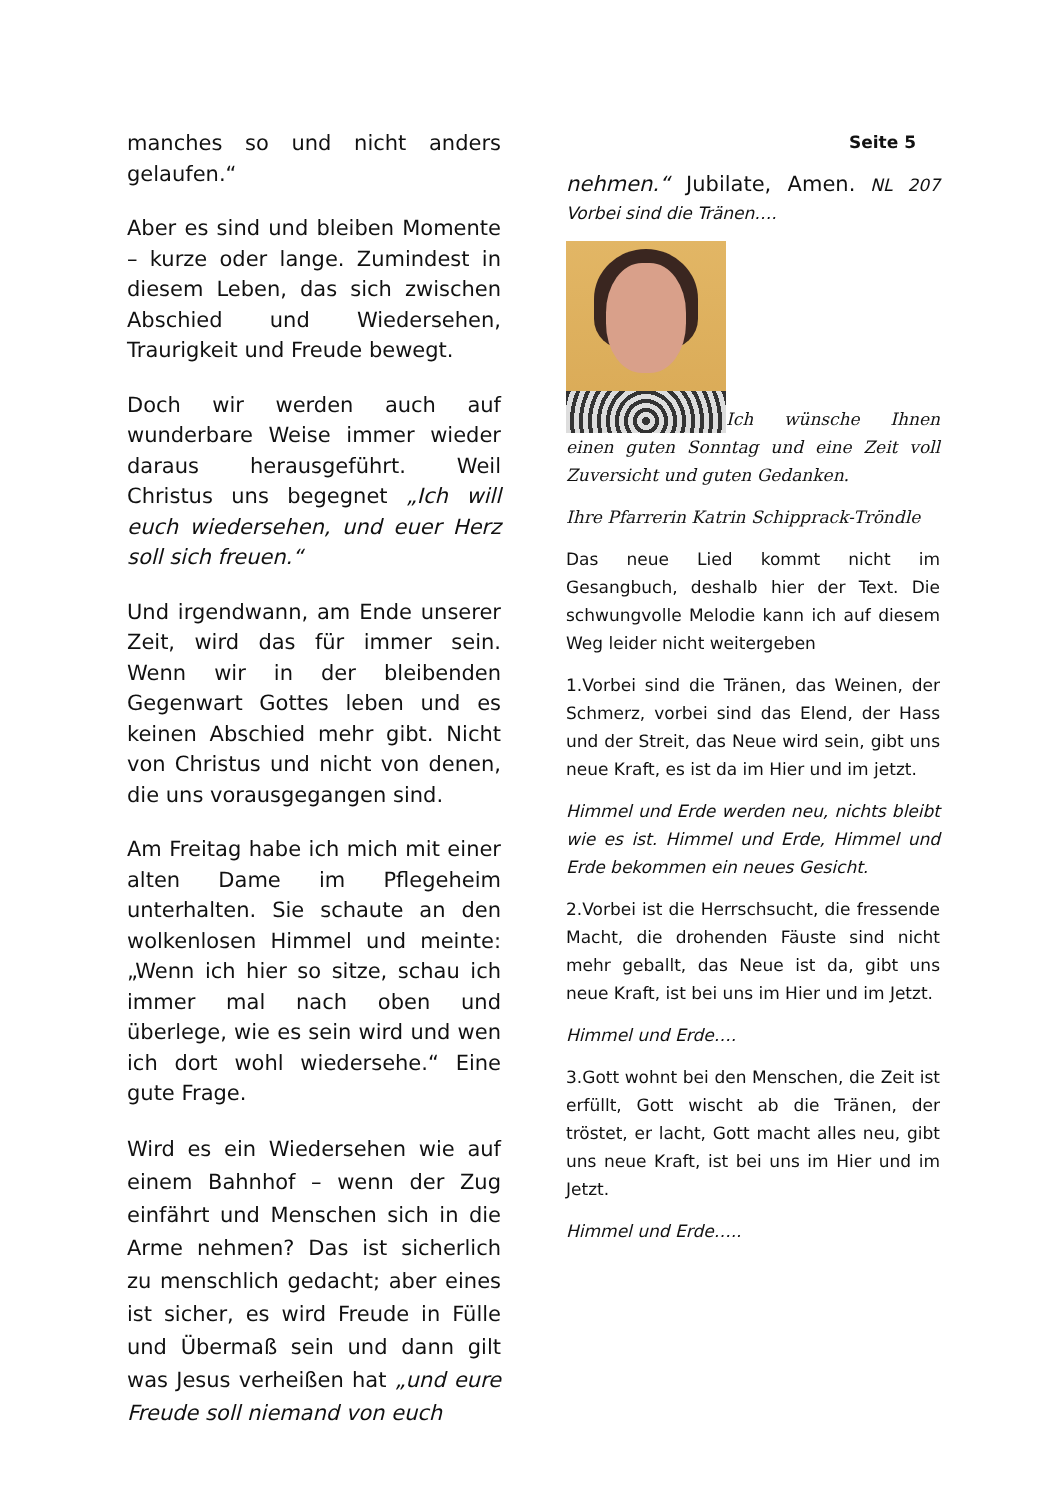manches so und nicht anders gelaufen.“
Aber es sind und bleiben Momente – kurze oder lange. Zumindest in diesem Leben, das sich zwischen Abschied und Wiedersehen, Traurigkeit und Freude bewegt.
Doch wir werden auch auf wunderbare Weise immer wieder daraus herausgeführt. Weil Christus uns begegnet „Ich will euch wiedersehen, und euer Herz soll sich freuen.“
Und irgendwann, am Ende unserer Zeit, wird das für immer sein. Wenn wir in der bleibenden Gegenwart Gottes leben und es keinen Abschied mehr gibt. Nicht von Christus und nicht von denen, die uns vorausgegangen sind.
Am Freitag habe ich mich mit einer alten Dame im Pflegeheim unterhalten. Sie schaute an den wolkenlosen Himmel und meinte: „Wenn ich hier so sitze, schau ich immer mal nach oben und überlege, wie es sein wird und wen ich dort wohl wiedersehe.“ Eine gute Frage.
Wird es ein Wiedersehen wie auf einem Bahnhof – wenn der Zug einfährt und Menschen sich in die Arme nehmen? Das ist sicherlich zu menschlich gedacht; aber eines ist sicher, es wird Freude in Fülle und Übermaß sein und dann gilt was Jesus verheißen hat „und eure Freude soll niemand von euch
Seite 5
nehmen.“ Jubilate, Amen. NL 207 Vorbei sind die Tränen….
Ich wünsche Ihnen einen guten Sonntag und eine Zeit voll Zuversicht und guten Gedanken.
Ihre Pfarrerin Katrin Schipprack-Tröndle
Das neue Lied kommt nicht im Gesangbuch, deshalb hier der Text. Die schwungvolle Melodie kann ich auf diesem Weg leider nicht weitergeben
1.Vorbei sind die Tränen, das Weinen, der Schmerz, vorbei sind das Elend, der Hass und der Streit, das Neue wird sein, gibt uns neue Kraft, es ist da im Hier und im jetzt.
Himmel und Erde werden neu, nichts bleibt wie es ist. Himmel und Erde, Himmel und Erde bekommen ein neues Gesicht.
2.Vorbei ist die Herrschsucht, die fressende Macht, die drohenden Fäuste sind nicht mehr geballt, das Neue ist da, gibt uns neue Kraft, ist bei uns im Hier und im Jetzt.
Himmel und Erde….
3.Gott wohnt bei den Menschen, die Zeit ist erfüllt, Gott wischt ab die Tränen, der tröstet, er lacht, Gott macht alles neu, gibt uns neue Kraft, ist bei uns im Hier und im Jetzt.
Himmel und Erde…..